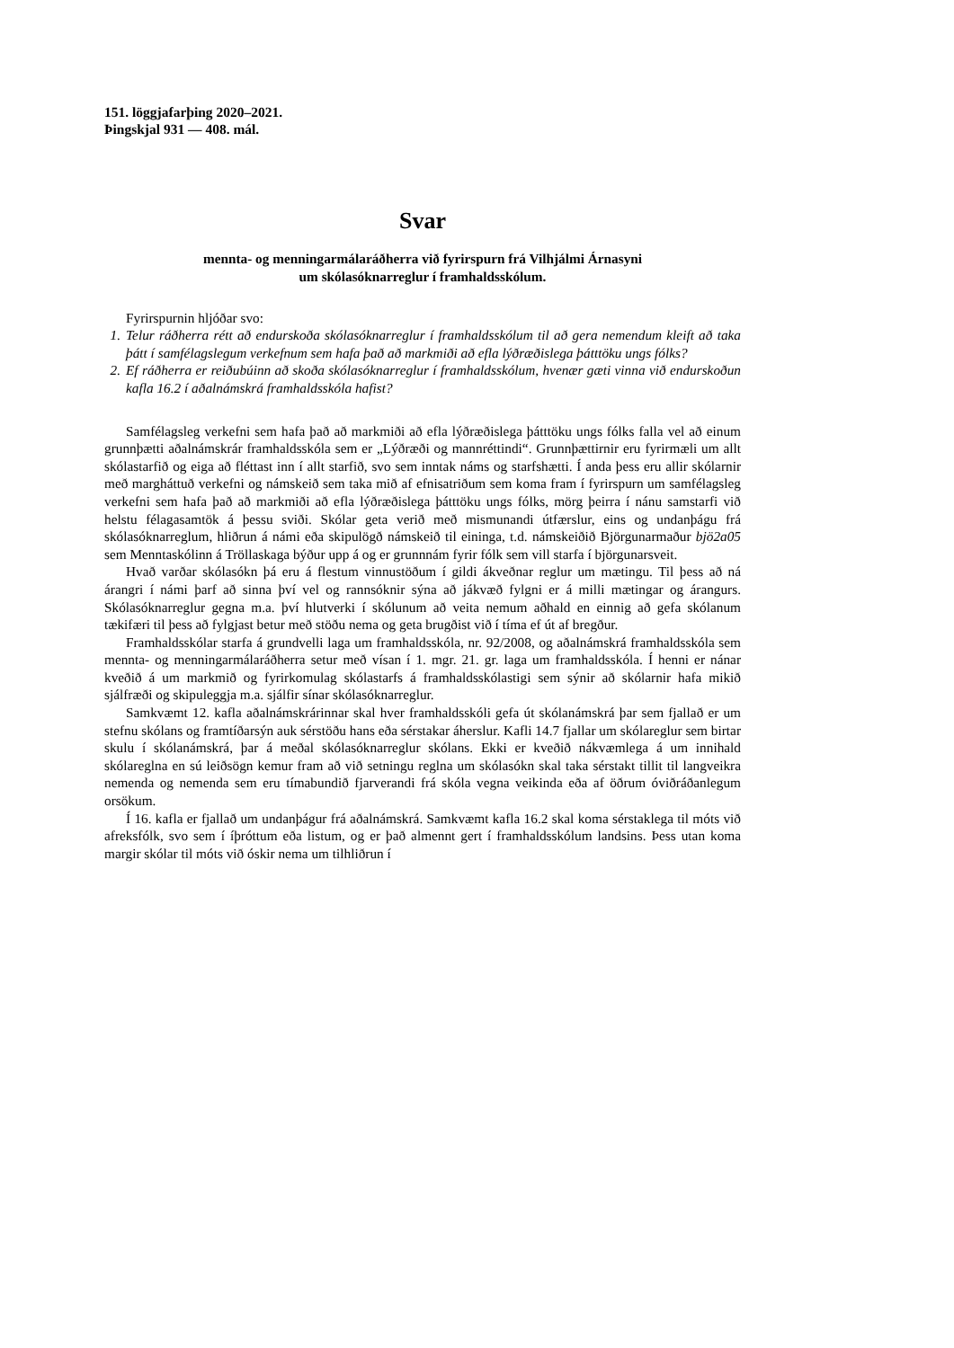151. löggjafarþing 2020–2021.
Þingskjal 931 — 408. mál.
Svar
mennta- og menningarmálaráðherra við fyrirspurn frá Vilhjálmi Árnasyni
um skólasóknarreglur í framhaldsskólum.
Fyrirspurnin hljóðar svo:
1. Telur ráðherra rétt að endurskoða skólasóknarreglur í framhaldsskólum til að gera nemendum kleift að taka þátt í samfélagslegum verkefnum sem hafa það að markmiði að efla lýðræðislega þátttöku ungs fólks?
2. Ef ráðherra er reiðubúinn að skoða skólasóknarreglur í framhaldsskólum, hvenær gæti vinna við endurskoðun kafla 16.2 í aðalnámskrá framhaldsskóla hafist?
Samfélagsleg verkefni sem hafa það að markmiði að efla lýðræðislega þátttöku ungs fólks falla vel að einum grunnþætti aðalnámskrár framhaldsskóla sem er „Lýðræði og mann­réttindi“. Grunnþættirnir eru fyrirmæli um allt skólastarfið og eiga að fléttast inn í allt starfið, svo sem inntak náms og starfshætti. Í anda þess eru allir skólarnir með marghátt­uð verkefni og námskeið sem taka mið af efnisatriðum sem koma fram í fyrirspurn um samfélagsleg verkefni sem hafa það að markmiði að efla lýðræðislega þátttöku ungs fólks, mörg þeirra í nánu samstarfi við helstu félagasamtök á þessu sviði. Skólar geta verið með mismunandi útfærslur, eins og undanþágu frá skólasóknarreglum, hliðrun á námi eða skipulögð námskeið til eininga, t.d. námskeiðið Björgunarmaður bjö2a05 sem Menntaskólinn á Tröllaskaga býður upp á og er grunnnám fyrir fólk sem vill starfa í björgunarsveit.
Hvað varðar skólasókn þá eru á flestum vinnustöðum í gildi ákveðnar reglur um mætingu. Til þess að ná árangri í námi þarf að sinna því vel og rannsóknir sýna að jákvæð fylgni er á milli mætingar og árangurs. Skólasóknarreglur gegna m.a. því hlutverki í skólunum að veita nemum aðhald en einnig að gefa skólanum tækifæri til þess að fylgjast betur með stöðu nema og geta brugðist við í tíma ef út af bregður.
Framhaldsskólar starfa á grundvelli laga um framhaldsskóla, nr. 92/2008, og aðalnámskrá framhaldsskóla sem mennta- og menningarmálaráðherra setur með vísan í 1. mgr. 21. gr. laga um framhaldsskóla. Í henni er nánar kveðið á um markmið og fyrirkomulag skólastarfs á framhaldsskólastigi sem sýnir að skólarnir hafa mikið sjálfræði og skipuleggja m.a. sjálfir sínar skólasóknarreglur.
Samkvæmt 12. kafla aðalnámskrárinnar skal hver framhaldsskóli gefa út skólanámskrá þar sem fjallað er um stefnu skólans og framtíðarsýn auk sérstöðu hans eða sérstakar áherslur. Kafli 14.7 fjallar um skólareglur sem birtar skulu í skólanámskrá, þar á meðal skólasóknar­reglur skólans. Ekki er kveðið nákvæmlega á um innihald skólareglna en sú leiðsögn kemur fram að við setningu reglna um skólasókn skal taka sérstakt tillit til langveikra nemenda og nemenda sem eru tímabundið fjarverandi frá skóla vegna veikinda eða af öðrum óviðráðan­legum orsökum.
Í 16. kafla er fjallað um undanþágur frá aðalnámskrá. Samkvæmt kafla 16.2 skal koma sér­staklega til móts við afreksfólk, svo sem í íþróttum eða listum, og er það almennt gert í fram­haldsskólum landsins. Þess utan koma margir skólar til móts við óskir nema um tilhliðrun í